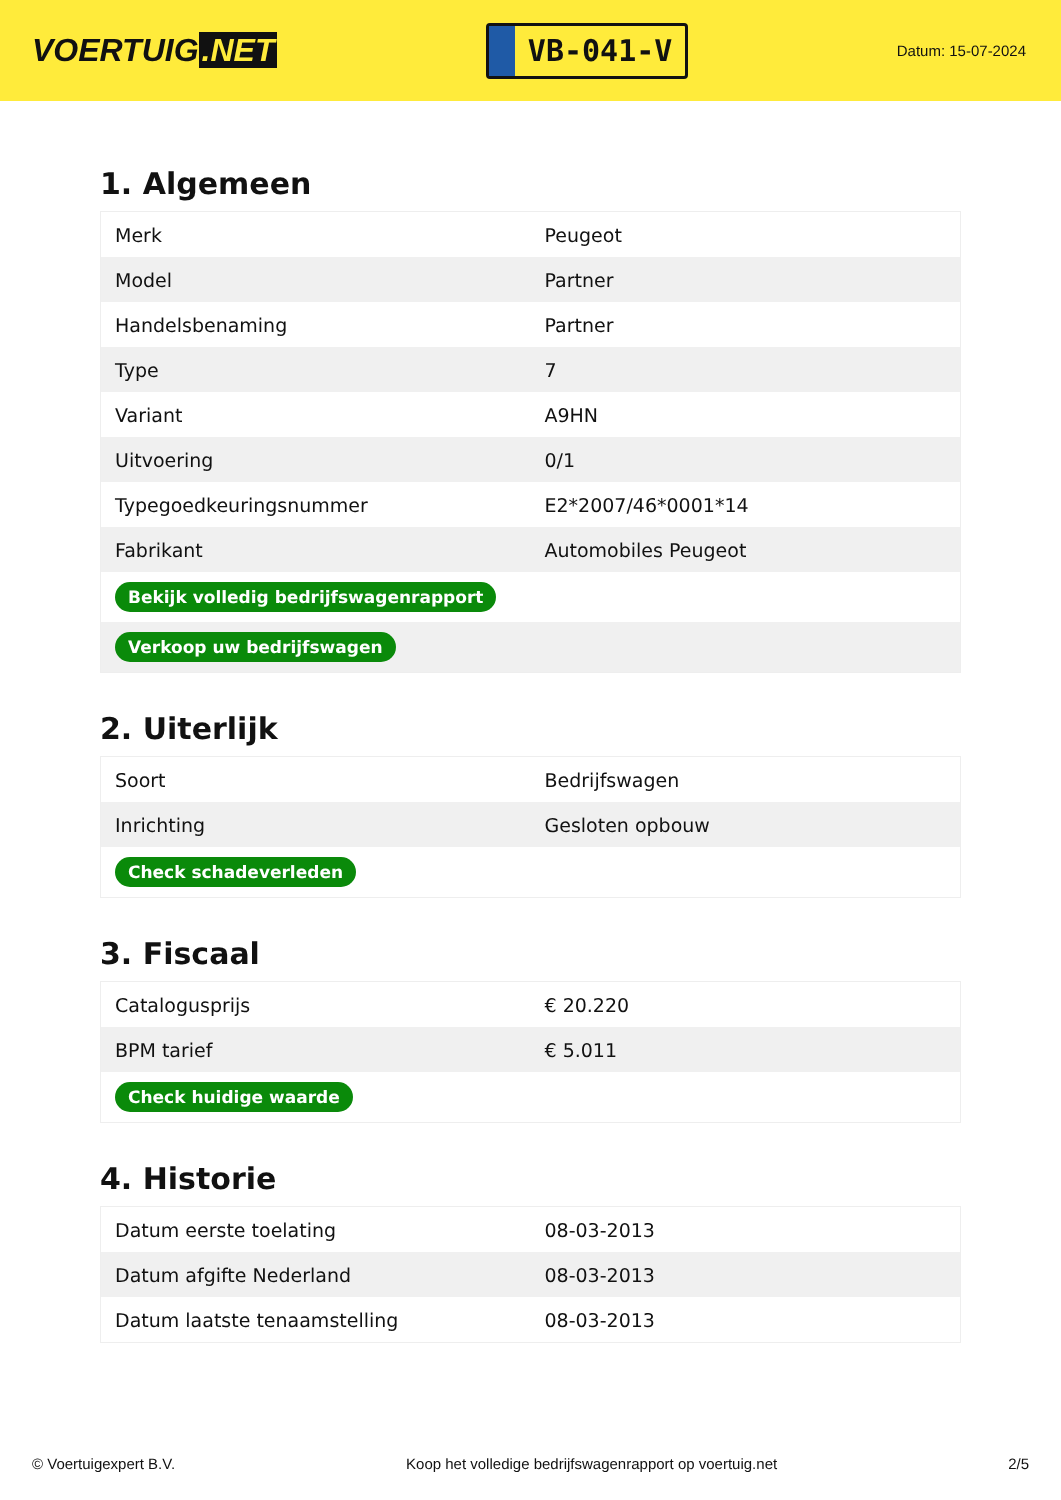VOERTUIG.NET
VB-041-V
Datum: 15-07-2024
1. Algemeen
| Merk | Peugeot |
| Model | Partner |
| Handelsbenaming | Partner |
| Type | 7 |
| Variant | A9HN |
| Uitvoering | 0/1 |
| Typegoedkeuringsnummer | E2*2007/46*0001*14 |
| Fabrikant | Automobiles Peugeot |
| Bekijk volledig bedrijfswagenrapport | |
| Verkoop uw bedrijfswagen | |
2. Uiterlijk
| Soort | Bedrijfswagen |
| Inrichting | Gesloten opbouw |
| Check schadeverleden | |
3. Fiscaal
| Catalogusprijs | € 20.220 |
| BPM tarief | € 5.011 |
| Check huidige waarde | |
4. Historie
| Datum eerste toelating | 08-03-2013 |
| Datum afgifte Nederland | 08-03-2013 |
| Datum laatste tenaamstelling | 08-03-2013 |
© Voertuigexpert B.V. Koop het volledige bedrijfswagenrapport op voertuig.net 2/5